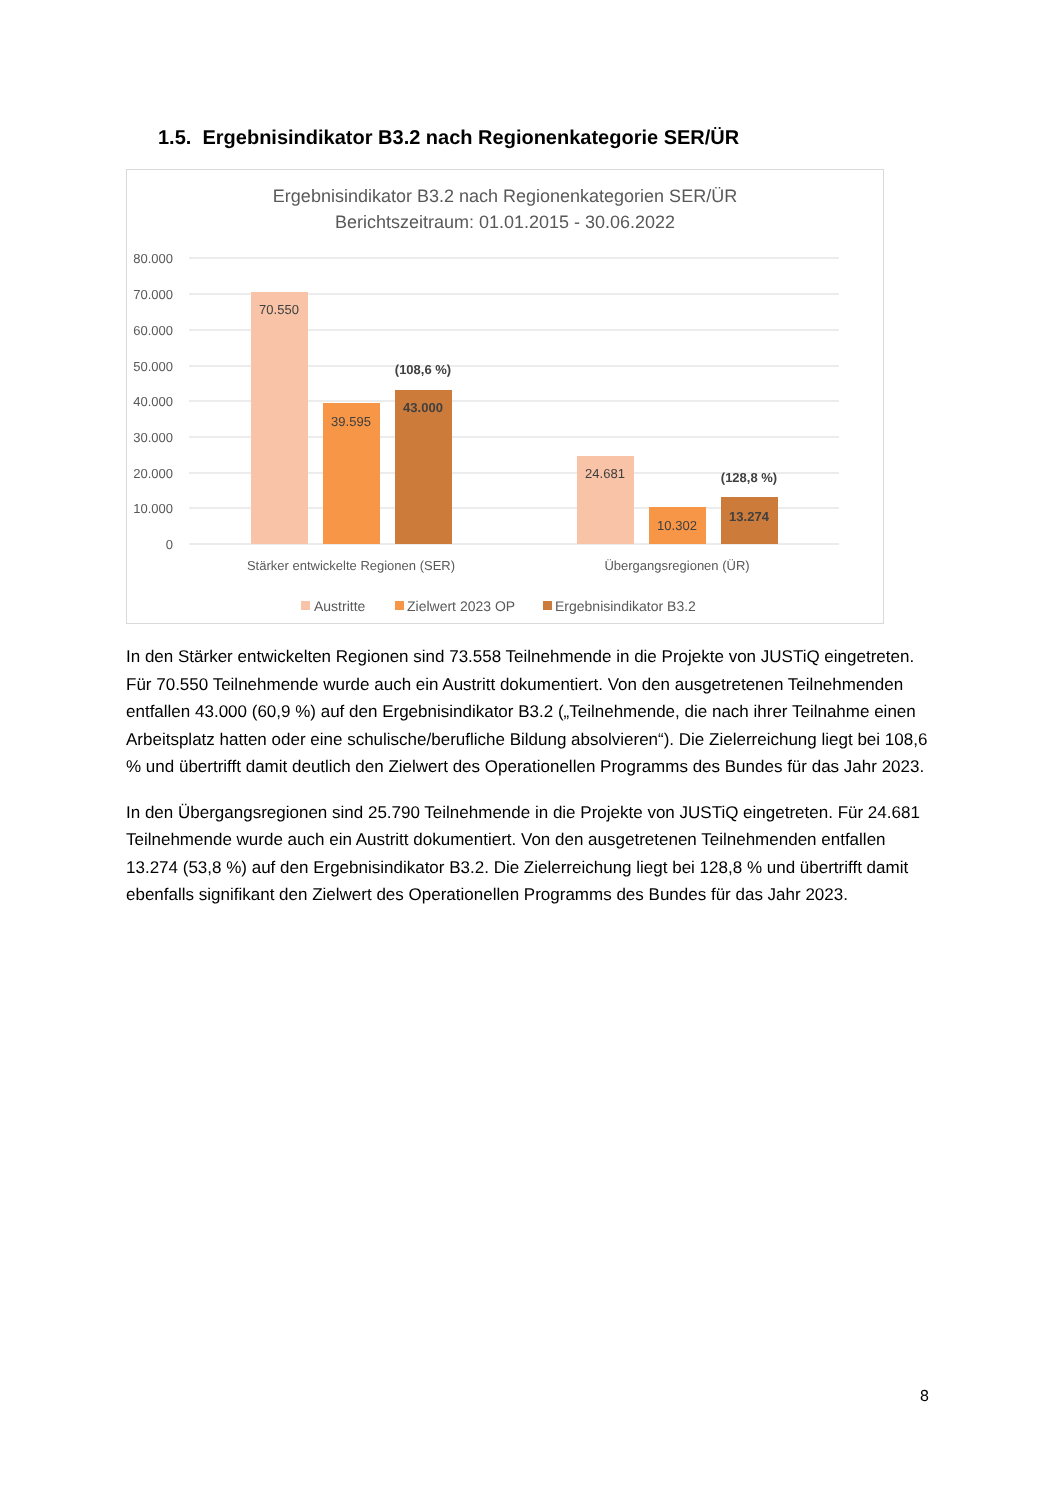1.5. Ergebnisindikator B3.2 nach Regionenkategorie SER/ÜR
Ergebnisindikator B3.2 nach Regionenkategorien SER/ÜR
Berichtszeitraum: 01.01.2015 - 30.06.2022
80.000
70.000
60.000
50.000
40.000
30.000
20.000
10.000
0
70.550
39.595
43.000
(108,6 %)
24.681
10.302
13.274
(128,8 %)
Stärker entwickelte Regionen (SER)
Übergangsregionen (ÜR)
Austritte
Zielwert 2023 OP
Ergebnisindikator B3.2
In den Stärker entwickelten Regionen sind 73.558 Teilnehmende in die Projekte von JUSTiQ eingetreten. Für 70.550 Teilnehmende wurde auch ein Austritt dokumentiert. Von den ausgetretenen Teilnehmenden entfallen 43.000 (60,9 %) auf den Ergebnisindikator B3.2 („Teilnehmende, die nach ihrer Teilnahme einen Arbeitsplatz hatten oder eine schulische/berufliche Bildung absolvieren“). Die Zielerreichung liegt bei 108,6 % und übertrifft damit deutlich den Zielwert des Operationellen Programms des Bundes für das Jahr 2023.
In den Übergangsregionen sind 25.790 Teilnehmende in die Projekte von JUSTiQ eingetreten. Für 24.681 Teilnehmende wurde auch ein Austritt dokumentiert. Von den ausgetretenen Teilnehmenden entfallen 13.274 (53,8 %) auf den Ergebnisindikator B3.2. Die Zielerreichung liegt bei 128,8 % und übertrifft damit ebenfalls signifikant den Zielwert des Operationellen Programms des Bundes für das Jahr 2023.
8